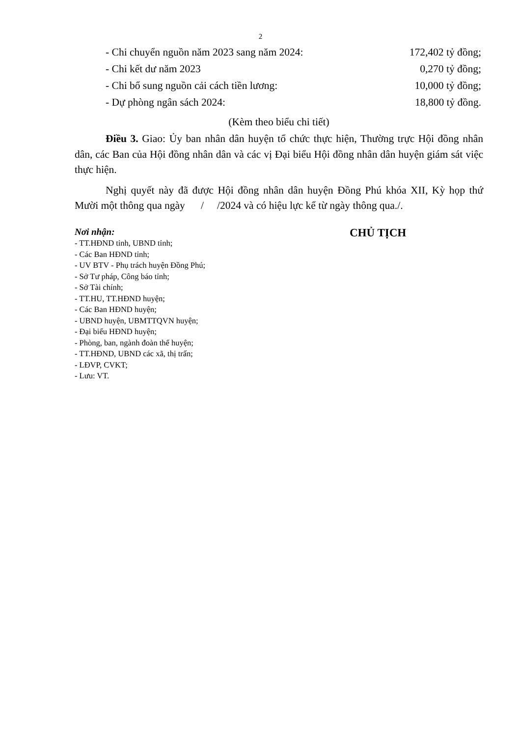2
- Chi chuyển nguồn năm 2023 sang năm 2024: 172,402 tỷ đồng;
- Chi kết dư năm 2023 0,270 tỷ đồng;
- Chi bổ sung nguồn cải cách tiền lương: 10,000 tỷ đồng;
- Dự phòng ngân sách 2024: 18,800 tỷ đồng.
(Kèm theo biểu chi tiết)
Điều 3. Giao: Ủy ban nhân dân huyện tổ chức thực hiện, Thường trực Hội đồng nhân dân, các Ban của Hội đồng nhân dân và các vị Đại biểu Hội đồng nhân dân huyện giám sát việc thực hiện.
Nghị quyết này đã được Hội đồng nhân dân huyện Đồng Phú khóa XII, Kỳ họp thứ Mười một thông qua ngày / /2024 và có hiệu lực kể từ ngày thông qua./.
Nơi nhận:
- TT.HĐND tỉnh, UBND tỉnh;
- Các Ban HĐND tỉnh;
- UV BTV - Phụ trách huyện Đồng Phú;
- Sở Tư pháp, Công báo tỉnh;
- Sở Tài chính;
- TT.HU, TT.HĐND huyện;
- Các Ban HĐND huyện;
- UBND huyện, UBMTTQVN huyện;
- Đại biểu HĐND huyện;
- Phòng, ban, ngành đoàn thể huyện;
- TT.HĐND, UBND các xã, thị trấn;
- LĐVP, CVKT;
- Lưu: VT.
CHỦ TỊCH